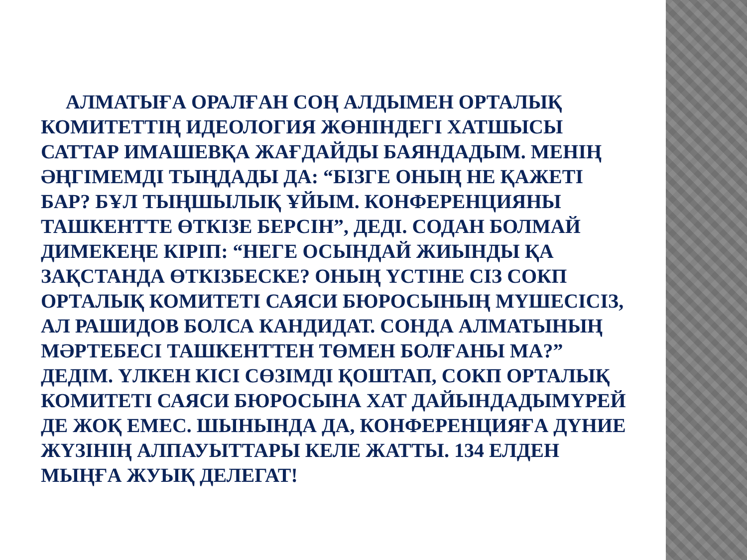АЛМАТЫҒА ОРАЛҒАН СОҢ АЛДЫМЕН ОРТАЛЫҚ КОМИТЕТТІҢ ИДЕОЛОГИЯ ЖӨНІНДЕГІ ХАТШЫСЫ САТТАР ИМАШЕВҚА ЖАҒДАЙДЫ БАЯНДАДЫМ. МЕНІҢ ӘҢГІМЕМДІ ТЫҢДАДЫ ДА: “БІЗГЕ ОНЫҢ НЕ ҚАЖЕТІ БАР? БҰЛ ТЫҢШЫЛЫҚ ҰЙЫМ. КОНФЕРЕНЦИЯНЫ ТАШКЕНТТЕ ӨТКІЗЕ БЕРСІН”, ДЕДІ. СОДАН БОЛМАЙ ДИМЕКЕҢЕ КІРІП: “НЕГЕ ОСЫНДАЙ ЖИЫНДЫ ҚА ЗАҚСТАНДА ӨТКІЗБЕСКЕ? ОНЫҢ ҮСТІНЕ СІЗ СОКП ОРТАЛЫҚ КОМИТЕТІ САЯСИ БЮРОСЫНЫҢ МҮШЕСІСІЗ, АЛ РАШИДОВ БОЛСА КАНДИДАТ. СОНДА АЛМАТЫНЫҢ МӘРТЕБЕСІ ТАШКЕНТТЕН ТӨМЕН БОЛҒАНЫ МА?” ДЕДІМ. ҮЛКЕН КІСІ СӨЗІМДІ ҚОШТАП, СОКП ОРТАЛЫҚ КОМИТЕТІ САЯСИ БЮРОСЫНА ХАТ ДАЙЫНДАДЫМҮРЕЙ ДЕ ЖОҚ ЕМЕС. ШЫНЫНДА ДА, КОНФЕРЕНЦИЯҒА ДҮНИЕ ЖҮЗІНІҢ АЛПАУЫТТАРЫ КЕЛЕ ЖАТТЫ. 134 ЕЛДЕН МЫҢҒА ЖУЫҚ ДЕЛЕГАТ!